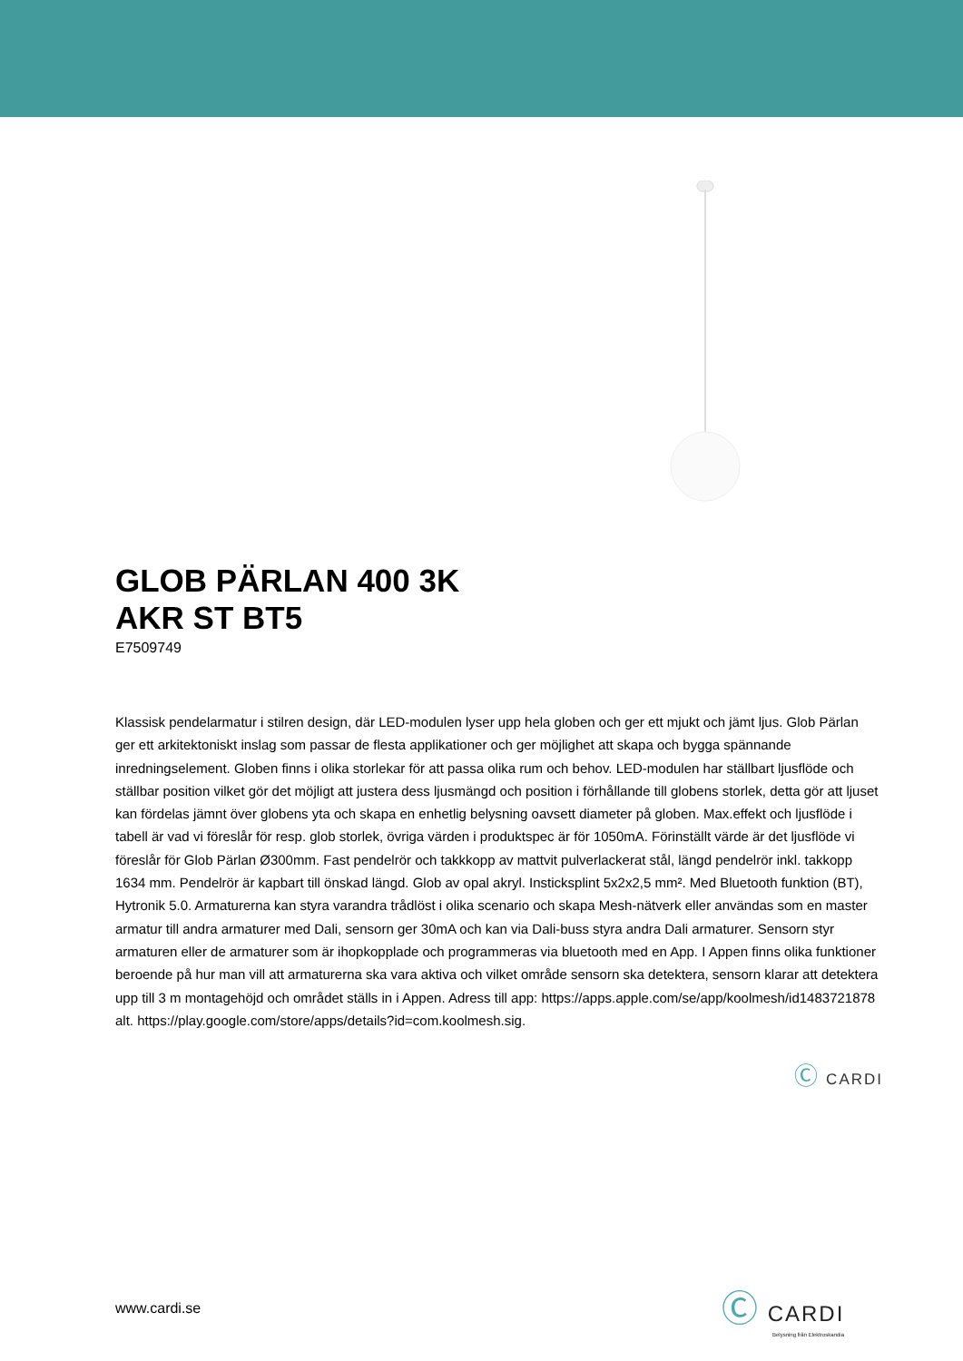GLOB PÄRLAN 400 3K
AKR ST BT5
E7509749
Klassisk pendelarmatur i stilren design, där LED-modulen lyser upp hela globen och ger ett mjukt och jämt ljus. Glob Pärlan ger ett arkitektoniskt inslag som passar de flesta applikationer och ger möjlighet att skapa och bygga spännande inredningselement. Globen finns i olika storlekar för att passa olika rum och behov. LED-modulen har ställbart ljusflöde och ställbar position vilket gör det möjligt att justera dess ljusmängd och position i förhållande till globens storlek, detta gör att ljuset kan fördelas jämnt över globens yta och skapa en enhetlig belysning oavsett diameter på globen. Max.effekt och ljusflöde i tabell är vad vi föreslår för resp. glob storlek, övriga värden i produktspec är för 1050mA. Förinställt värde är det ljusflöde vi föreslår för Glob Pärlan Ø300mm. Fast pendelrör och takkkopp av mattvit pulverlackerat stål, längd pendelrör inkl. takkopp 1634 mm. Pendelrör är kapbart till önskad längd. Glob av opal akryl. Insticksplint 5x2x2,5 mm². Med Bluetooth funktion (BT), Hytronik 5.0. Armaturerna kan styra varandra trådlöst i olika scenario och skapa Mesh-nätverk eller användas som en master armatur till andra armaturer med Dali, sensorn ger 30mA och kan via Dali-buss styra andra Dali armaturer. Sensorn styr armaturen eller de armaturer som är ihopkopplade och programmeras via bluetooth med en App. I Appen finns olika funktioner beroende på hur man vill att armaturerna ska vara aktiva och vilket område sensorn ska detektera, sensorn klarar att detektera upp till 3 m montagehöjd och området ställs in i Appen. Adress till app: https://apps.apple.com/se/app/koolmesh/id1483721878 alt. https://play.google.com/store/apps/details?id=com.koolmesh.sig.
Ⓒ CARDI
www.cardi.se
Ⓒ CARDI
Belysning från Elektroskandia